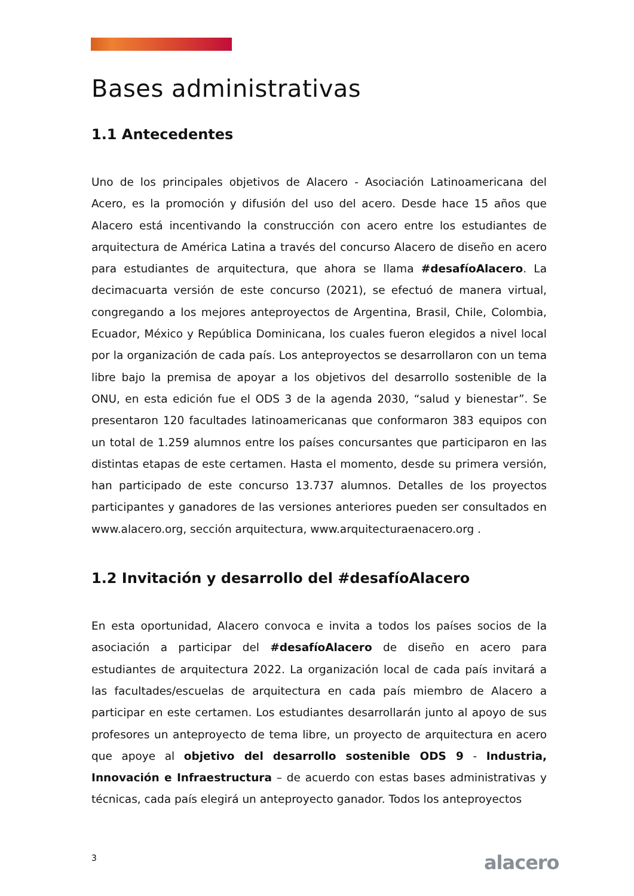Bases administrativas
1.1 Antecedentes
Uno de los principales objetivos de Alacero - Asociación Latinoamericana del Acero, es la promoción y difusión del uso del acero. Desde hace 15 años que Alacero está incentivando la construcción con acero entre los estudiantes de arquitectura de América Latina a través del concurso Alacero de diseño en acero para estudiantes de arquitectura, que ahora se llama #desafíoAlacero. La decimacuarta versión de este concurso (2021), se efectuó de manera virtual, congregando a los mejores anteproyectos de Argentina, Brasil, Chile, Colombia, Ecuador, México y República Dominicana, los cuales fueron elegidos a nivel local por la organización de cada país. Los anteproyectos se desarrollaron con un tema libre bajo la premisa de apoyar a los objetivos del desarrollo sostenible de la ONU, en esta edición fue el ODS 3 de la agenda 2030, “salud y bienestar”. Se presentaron 120 facultades latinoamericanas que conformaron 383 equipos con un total de 1.259 alumnos entre los países concursantes que participaron en las distintas etapas de este certamen. Hasta el momento, desde su primera versión, han participado de este concurso 13.737 alumnos. Detalles de los proyectos participantes y ganadores de las versiones anteriores pueden ser consultados en www.alacero.org, sección arquitectura, www.arquitecturaenacero.org .
1.2 Invitación y desarrollo del #desafíoAlacero
En esta oportunidad, Alacero convoca e invita a todos los países socios de la asociación a participar del #desafíoAlacero de diseño en acero para estudiantes de arquitectura 2022. La organización local de cada país invitará a las facultades/escuelas de arquitectura en cada país miembro de Alacero a participar en este certamen. Los estudiantes desarrollarán junto al apoyo de sus profesores un anteproyecto de tema libre, un proyecto de arquitectura en acero que apoye al objetivo del desarrollo sostenible ODS 9 - Industria, Innovación e Infraestructura – de acuerdo con estas bases administrativas y técnicas, cada país elegirá un anteproyecto ganador. Todos los anteproyectos
3 alacero